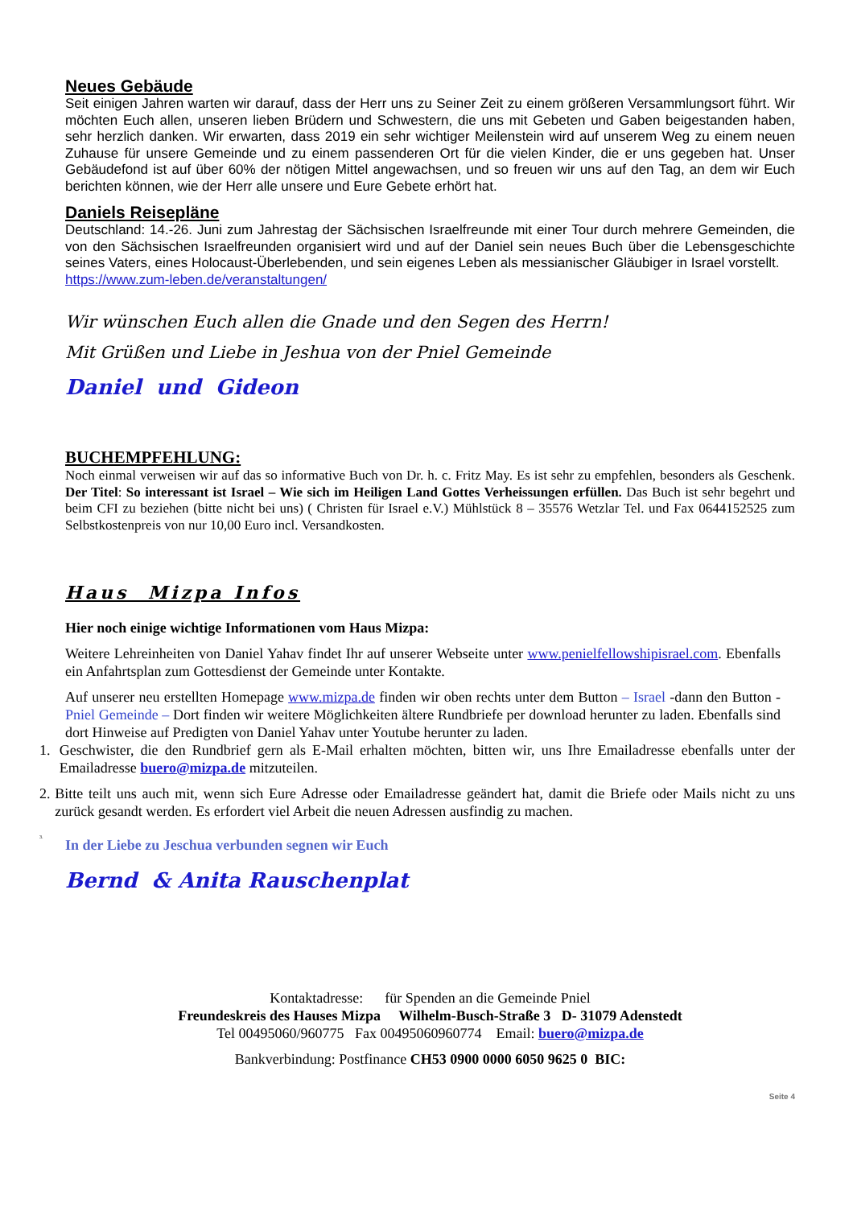Neues Gebäude
Seit einigen Jahren warten wir darauf, dass der Herr uns zu Seiner Zeit zu einem größeren Versammlungsort führt. Wir möchten Euch allen, unseren lieben Brüdern und Schwestern, die uns mit Gebeten und Gaben beigestanden haben, sehr herzlich danken. Wir erwarten, dass 2019 ein sehr wichtiger Meilenstein wird auf unserem Weg zu einem neuen Zuhause für unsere Gemeinde und zu einem passenderen Ort für die vielen Kinder, die er uns gegeben hat. Unser Gebäudefond ist auf über 60% der nötigen Mittel angewachsen, und so freuen wir uns auf den Tag, an dem wir Euch berichten können, wie der Herr alle unsere und Eure Gebete erhört hat.
Daniels Reisepläne
Deutschland: 14.-26. Juni zum Jahrestag der Sächsischen Israelfreunde mit einer Tour durch mehrere Gemeinden, die von den Sächsischen Israelfreunden organisiert wird und auf der Daniel sein neues Buch über die Lebensgeschichte seines Vaters, eines Holocaust-Überlebenden, und sein eigenes Leben als messianischer Gläubiger in Israel vorstellt. https://www.zum-leben.de/veranstaltungen/
Wir wünschen Euch allen die Gnade und den Segen des Herrn!
Mit Grüßen und Liebe in Jeshua von der Pniel Gemeinde
Daniel und Gideon
BUCHEMPFEHLUNG:
Noch einmal verweisen wir auf das so informative Buch von Dr. h. c. Fritz May. Es ist sehr zu empfehlen, besonders als Geschenk. Der Titel: So interessant ist Israel – Wie sich im Heiligen Land Gottes Verheissungen erfüllen. Das Buch ist sehr begehrt und beim CFI zu beziehen (bitte nicht bei uns) ( Christen für Israel e.V.) Mühlstück 8 – 35576 Wetzlar Tel. und Fax 0644152525 zum Selbstkostenpreis von nur 10,00 Euro incl. Versandkosten.
Haus Mizpa Infos
Hier noch einige wichtige Informationen vom Haus Mizpa:
Weitere Lehreinheiten von Daniel Yahav findet Ihr auf unserer Webseite unter www.penielfellowshipisrael.com. Ebenfalls ein Anfahrtsplan zum Gottesdienst der Gemeinde unter Kontakte.
Auf unserer neu erstellten Homepage www.mizpa.de finden wir oben rechts unter dem Button – Israel -dann den Button - Pniel Gemeinde – Dort finden wir weitere Möglichkeiten ältere Rundbriefe per download herunter zu laden. Ebenfalls sind dort Hinweise auf Predigten von Daniel Yahav unter Youtube herunter zu laden.
1. Geschwister, die den Rundbrief gern als E-Mail erhalten möchten, bitten wir, uns Ihre Emailadresse ebenfalls unter der Emailadresse buero@mizpa.de mitzuteilen.
2. Bitte teilt uns auch mit, wenn sich Eure Adresse oder Emailadresse geändert hat, damit die Briefe oder Mails nicht zu uns zurück gesandt werden. Es erfordert viel Arbeit die neuen Adressen ausfindig zu machen.
3. In der Liebe zu Jeschua verbunden segnen wir Euch
Bernd & Anita Rauschenplat
Kontaktadresse: für Spenden an die Gemeinde Pniel
Freundeskreis des Hauses Mizpa Wilhelm-Busch-Straße 3 D- 31079 Adenstedt
Tel 00495060/960775 Fax 00495060960774 Email: buero@mizpa.de
Bankverbindung: Postfinance CH53 0900 0000 6050 9625 0 BIC:
Seite 4